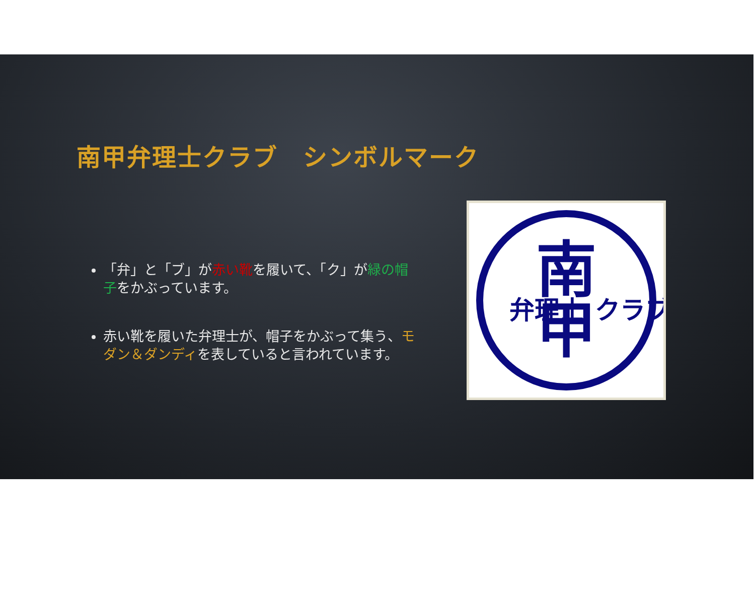南甲弁理士クラブ　シンボルマーク
「弁」と「ブ」が赤い靴を履いて、「ク」が緑の帽子をかぶっています。
赤い靴を履いた弁理士が、帽子をかぶって集う、モダン＆ダンディを表していると言われています。
南
甲
弁理士
クラブ